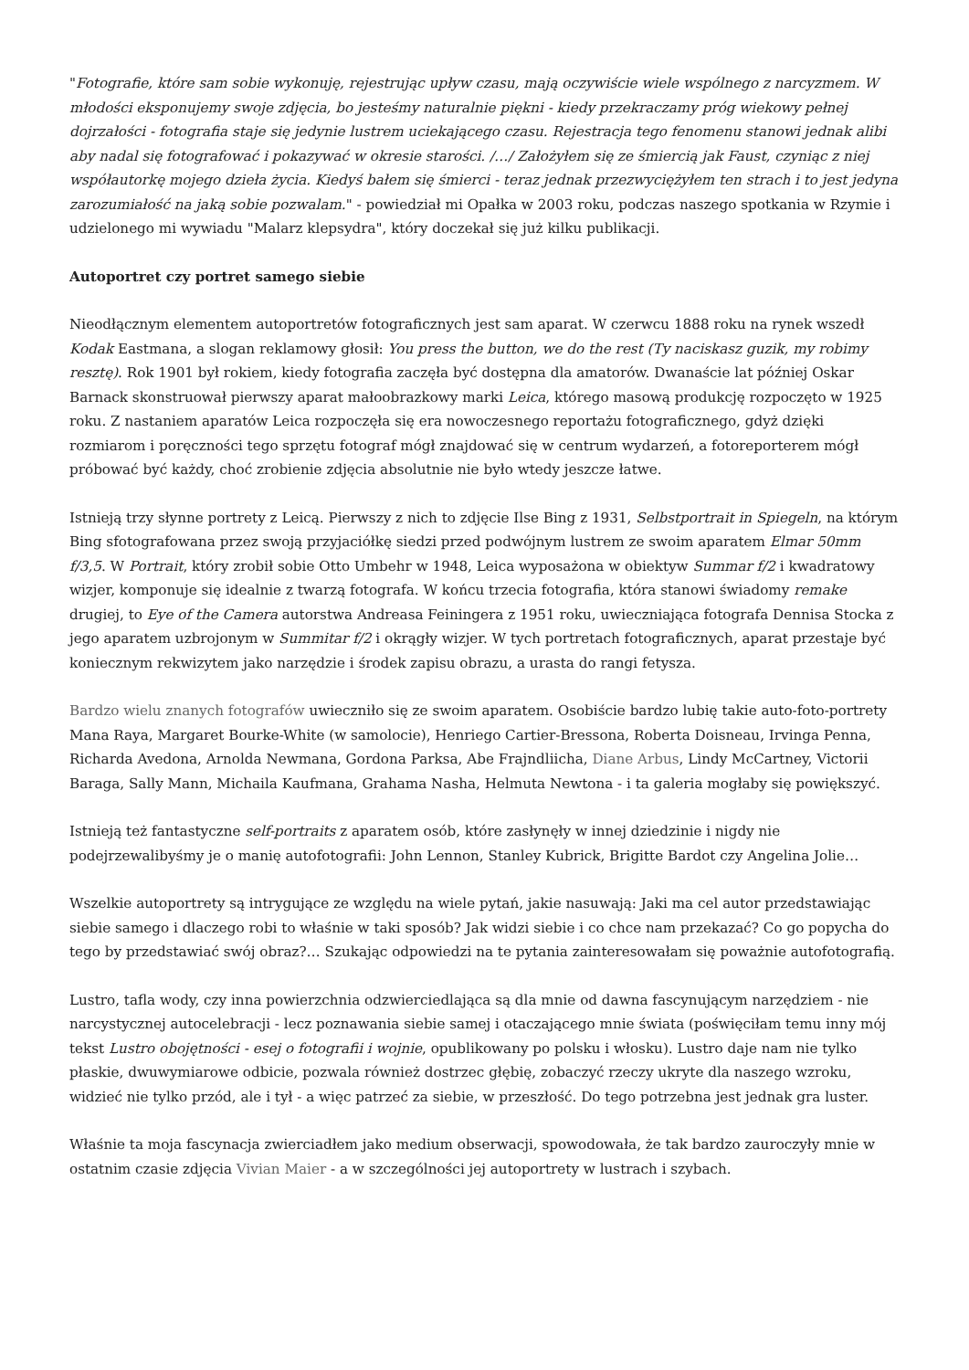"Fotografie, które sam sobie wykonuję, rejestrując upływ czasu, mają oczywiście wiele wspólnego z narcyzmem. W młodości eksponujemy swoje zdjęcia, bo jesteśmy naturalnie piękni - kiedy przekraczamy próg wiekowy pełnej dojrzałości - fotografia staje się jedynie lustrem uciekającego czasu. Rejestracja tego fenomenu stanowi jednak alibi aby nadal się fotografować i pokazywać w okresie starości. /…/ Założyłem się ze śmiercią jak Faust, czyniąc z niej współautorkę mojego dzieła życia. Kiedyś bałem się śmierci - teraz jednak przezwyciężyłem ten strach i to jest jedyna zarozumiałość na jaką sobie pozwalam." - powiedział mi Opałka w 2003 roku, podczas naszego spotkania w Rzymie i udzielonego mi wywiadu "Malarz klepsydra", który doczekał się już kilku publikacji.
Autoportret czy portret samego siebie
Nieodłącznym elementem autoportretów fotograficznych jest sam aparat. W czerwcu 1888 roku na rynek wszedł Kodak Eastmana, a slogan reklamowy głosił: You press the button, we do the rest (Ty naciskasz guzik, my robimy resztę). Rok 1901 był rokiem, kiedy fotografia zaczęła być dostępna dla amatorów. Dwanaście lat później Oskar Barnack skonstruował pierwszy aparat małoobrazkowy marki Leica, którego masową produkcję rozpoczęto w 1925 roku. Z nastaniem aparatów Leica rozpoczęła się era nowoczesnego reportażu fotograficznego, gdyż dzięki rozmiarom i poręczności tego sprzętu fotograf mógł znajdować się w centrum wydarzeń, a fotoreporterem mógł próbować być każdy, choć zrobienie zdjęcia absolutnie nie było wtedy jeszcze łatwe.
Istnieją trzy słynne portrety z Leicą. Pierwszy z nich to zdjęcie Ilse Bing z 1931, Selbstportrait in Spiegeln, na którym Bing sfotografowana przez swoją przyjaciółkę siedzi przed podwójnym lustrem ze swoim aparatem Elmar 50mm f/3,5. W Portrait, który zrobił sobie Otto Umbehr w 1948, Leica wyposażona w obiektyw Summar f/2 i kwadratowy wizjer, komponuje się idealnie z twarzą fotografa. W końcu trzecia fotografia, która stanowi świadomy remake drugiej, to Eye of the Camera autorstwa Andreasa Feiningera z 1951 roku, uwieczniająca fotografa Dennisa Stocka z jego aparatem uzbrojonym w Summitar f/2 i okrągły wizjer. W tych portretach fotograficznych, aparat przestaje być koniecznym rekwizytem jako narzędzie i środek zapisu obrazu, a urasta do rangi fetysza.
Bardzo wielu znanych fotografów uwieczniło się ze swoim aparatem. Osobiście bardzo lubię takie auto-foto-portrety Mana Raya, Margaret Bourke-White (w samolocie), Henriego Cartier-Bressona, Roberta Doisneau, Irvinga Penna, Richarda Avedona, Arnolda Newmana, Gordona Parksa, Abe Frajndliicha, Diane Arbus, Lindy McCartney, Victorii Baraga, Sally Mann, Michaila Kaufmana, Grahama Nasha, Helmuta Newtona - i ta galeria mogłaby się powiększyć.
Istnieją też fantastyczne self-portraits z aparatem osób, które zasłynęły w innej dziedzinie i nigdy nie podejrzewalibyśmy je o manię autofotografii: John Lennon, Stanley Kubrick, Brigitte Bardot czy Angelina Jolie…
Wszelkie autoportrety są intrygujące ze względu na wiele pytań, jakie nasuwają: Jaki ma cel autor przedstawiając siebie samego i dlaczego robi to właśnie w taki sposób? Jak widzi siebie i co chce nam przekazać? Co go popycha do tego by przedstawiać swój obraz?… Szukając odpowiedzi na te pytania zainteresowałam się poważnie autofotografią.
Lustro, tafla wody, czy inna powierzchnia odzwierciedlająca są dla mnie od dawna fascynującym narzędziem - nie narcystycznej autocelebracji - lecz poznawania siebie samej i otaczającego mnie świata (poświęciłam temu inny mój tekst Lustro obojętności - esej o fotografii i wojnie, opublikowany po polsku i włosku). Lustro daje nam nie tylko płaskie, dwuwymiarowe odbicie, pozwala również dostrzec głębię, zobaczyć rzeczy ukryte dla naszego wzroku, widzieć nie tylko przód, ale i tył - a więc patrzeć za siebie, w przeszłość. Do tego potrzebna jest jednak gra luster.
Właśnie ta moja fascynacja zwierciadłem jako medium obserwacji, spowodowała, że tak bardzo zauroczyły mnie w ostatnim czasie zdjęcia Vivian Maier - a w szczególności jej autoportrety w lustrach i szybach.